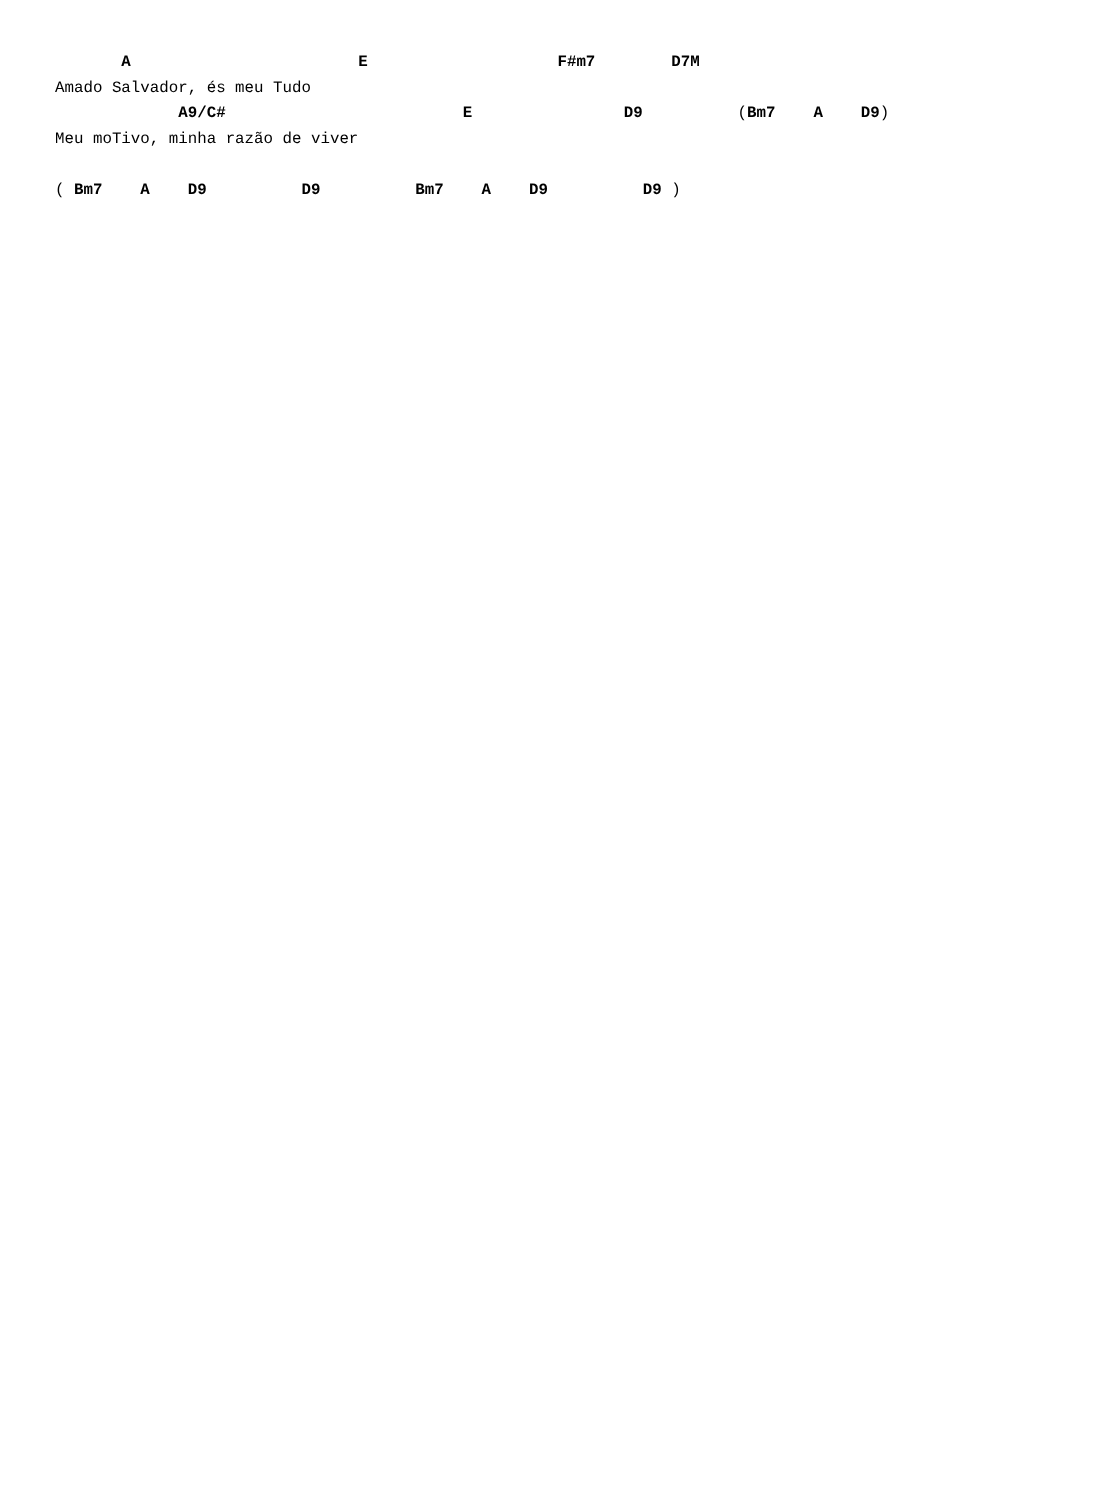A                        E                    F#m7        D7M
Amado Salvador, és meu Tudo
             A9/C#                         E                D9          (Bm7    A    D9)
Meu moTivo, minha razão de viver

( Bm7    A    D9          D9          Bm7    A    D9          D9 )